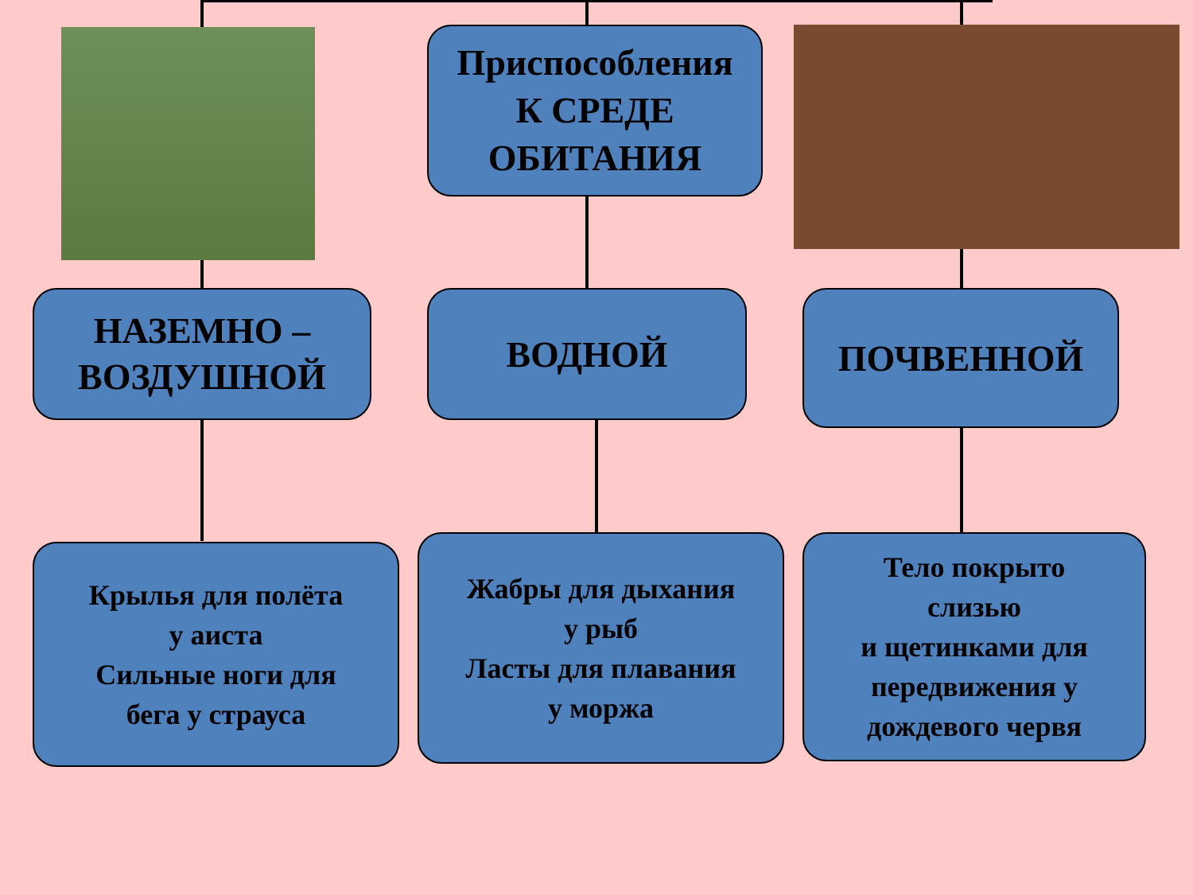Приспособления
К СРЕДЕ
ОБИТАНИЯ
НАЗЕМНО –
ВОЗДУШНОЙ
ВОДНОЙ ПОЧВЕННОЙ
Крылья для полёта
у аиста
Сильные ноги для
бега у страуса
Жабры для дыхания
у рыб
Ласты для плавания
у моржа
Тело покрыто
слизью
и щетинками для
передвижения у
дождевого червя